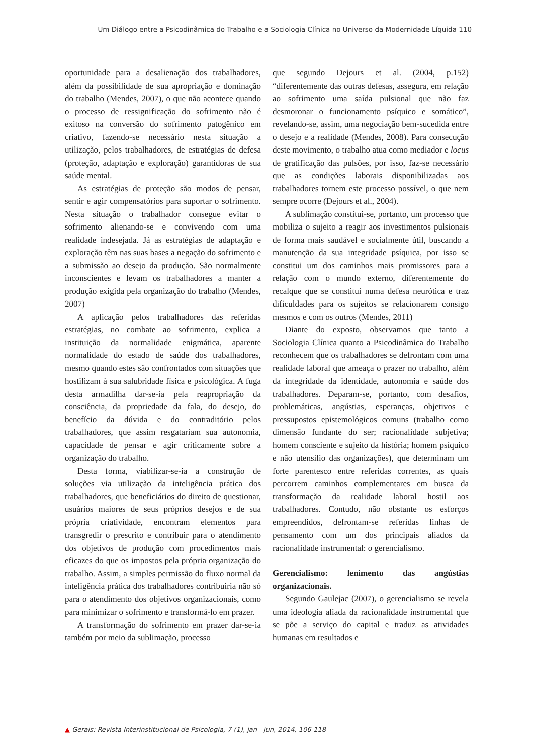Um Diálogo entre a Psicodinâmica do Trabalho e a Sociologia Clínica no Universo da Modernidade Líquida 110
oportunidade para a desalienação dos trabalhadores, além da possibilidade de sua apropriação e dominação do trabalho (Mendes, 2007), o que não acontece quando o processo de ressignificação do sofrimento não é exitoso na conversão do sofrimento patogênico em criativo, fazendo-se necessário nesta situação a utilização, pelos trabalhadores, de estratégias de defesa (proteção, adaptação e exploração) garantidoras de sua saúde mental.
As estratégias de proteção são modos de pensar, sentir e agir compensatórios para suportar o sofrimento. Nesta situação o trabalhador consegue evitar o sofrimento alienando-se e convivendo com uma realidade indesejada. Já as estratégias de adaptação e exploração têm nas suas bases a negação do sofrimento e a submissão ao desejo da produção. São normalmente inconscientes e levam os trabalhadores a manter a produção exigida pela organização do trabalho (Mendes, 2007)
A aplicação pelos trabalhadores das referidas estratégias, no combate ao sofrimento, explica a instituição da normalidade enigmática, aparente normalidade do estado de saúde dos trabalhadores, mesmo quando estes são confrontados com situações que hostilizam à sua salubridade física e psicológica. A fuga desta armadilha dar-se-ia pela reapropriação da consciência, da propriedade da fala, do desejo, do benefício da dúvida e do contraditório pelos trabalhadores, que assim resgatariam sua autonomia, capacidade de pensar e agir criticamente sobre a organização do trabalho.
Desta forma, viabilizar-se-ia a construção de soluções via utilização da inteligência prática dos trabalhadores, que beneficiários do direito de questionar, usuários maiores de seus próprios desejos e de sua própria criatividade, encontram elementos para transgredir o prescrito e contribuir para o atendimento dos objetivos de produção com procedimentos mais eficazes do que os impostos pela própria organização do trabalho. Assim, a simples permissão do fluxo normal da inteligência prática dos trabalhadores contribuiria não só para o atendimento dos objetivos organizacionais, como para minimizar o sofrimento e transformá-lo em prazer.
A transformação do sofrimento em prazer dar-se-ia também por meio da sublimação, processo
que segundo Dejours et al. (2004, p.152) “diferentemente das outras defesas, assegura, em relação ao sofrimento uma saída pulsional que não faz desmoronar o funcionamento psíquico e somático”, revelando-se, assim, uma negociação bem-sucedida entre o desejo e a realidade (Mendes, 2008). Para consecução deste movimento, o trabalho atua como mediador e locus de gratificação das pulsões, por isso, faz-se necessário que as condições laborais disponibilizadas aos trabalhadores tornem este processo possível, o que nem sempre ocorre (Dejours et al., 2004).
A sublimação constitui-se, portanto, um processo que mobiliza o sujeito a reagir aos investimentos pulsionais de forma mais saudável e socialmente útil, buscando a manutenção da sua integridade psíquica, por isso se constitui um dos caminhos mais promissores para a relação com o mundo externo, diferentemente do recalque que se constitui numa defesa neurótica e traz dificuldades para os sujeitos se relacionarem consigo mesmos e com os outros (Mendes, 2011)
Diante do exposto, observamos que tanto a Sociologia Clínica quanto a Psicodinâmica do Trabalho reconhecem que os trabalhadores se defrontam com uma realidade laboral que ameaça o prazer no trabalho, além da integridade da identidade, autonomia e saúde dos trabalhadores. Deparam-se, portanto, com desafios, problemáticas, angústias, esperanças, objetivos e pressupostos epistemológicos comuns (trabalho como dimensão fundante do ser; racionalidade subjetiva; homem consciente e sujeito da história; homem psíquico e não utensílio das organizações), que determinam um forte parentesco entre referidas correntes, as quais percorrem caminhos complementares em busca da transformação da realidade laboral hostil aos trabalhadores. Contudo, não obstante os esforços empreendidos, defrontam-se referidas linhas de pensamento com um dos principais aliados da racionalidade instrumental: o gerencialismo.
Gerencialismo: lenimento das angústias organizacionais.
Segundo Gaulejac (2007), o gerencialismo se revela uma ideologia aliada da racionalidade instrumental que se põe a serviço do capital e traduz as atividades humanas em resultados e
▲ Gerais: Revista Interinstitucional de Psicologia, 7 (1), jan - jun, 2014, 106-118